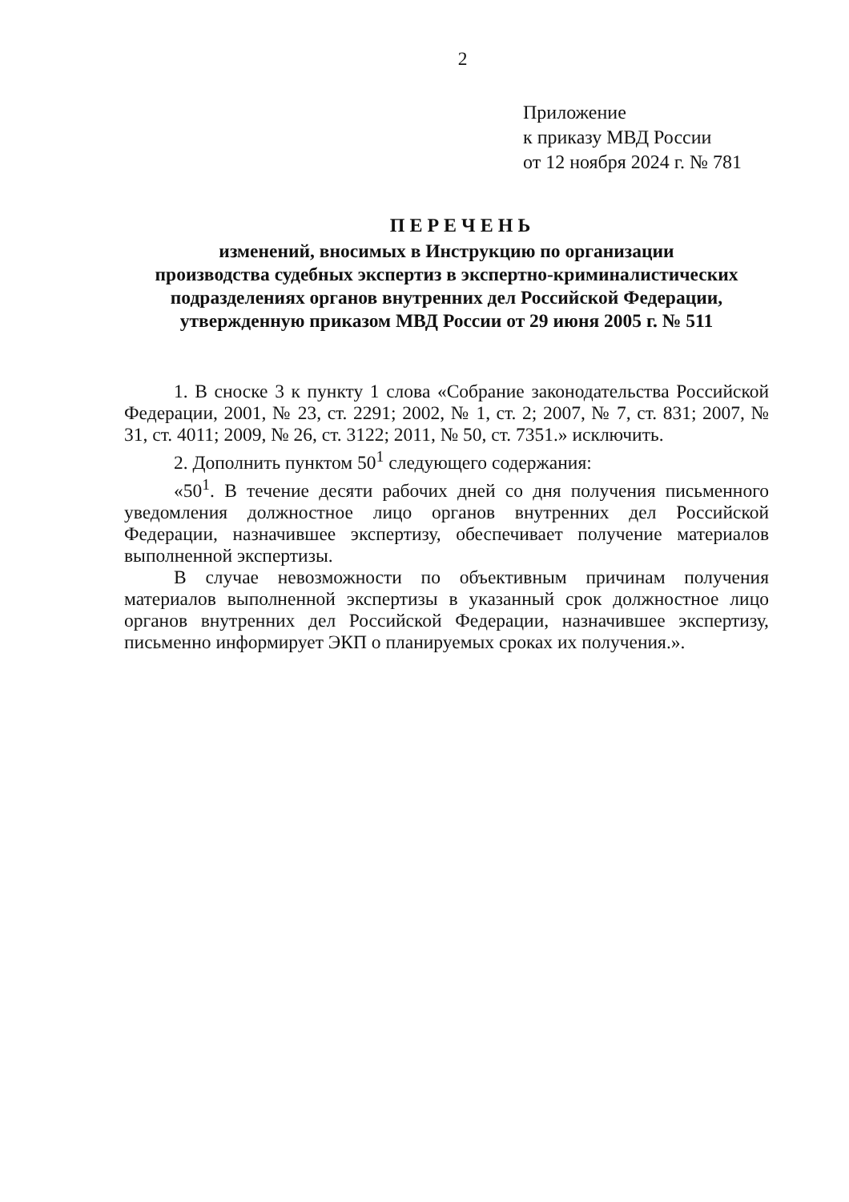2
Приложение
к приказу МВД России
от 12 ноября 2024 г. № 781
ПЕРЕЧЕНЬ
изменений, вносимых в Инструкцию по организации
производства судебных экспертиз в экспертно-криминалистических
подразделениях органов внутренних дел Российской Федерации,
утвержденную приказом МВД России от 29 июня 2005 г. № 511
1. В сноске 3 к пункту 1 слова «Собрание законодательства Российской Федерации, 2001, № 23, ст. 2291; 2002, № 1, ст. 2; 2007, № 7, ст. 831; 2007, № 31, ст. 4011; 2009, № 26, ст. 3122; 2011, № 50, ст. 7351.» исключить.
2. Дополнить пунктом 50<sup>1</sup> следующего содержания:
«50<sup>1</sup>. В течение десяти рабочих дней со дня получения письменного уведомления должностное лицо органов внутренних дел Российской Федерации, назначившее экспертизу, обеспечивает получение материалов выполненной экспертизы.
В случае невозможности по объективным причинам получения материалов выполненной экспертизы в указанный срок должностное лицо органов внутренних дел Российской Федерации, назначившее экспертизу, письменно информирует ЭКП о планируемых сроках их получения.».